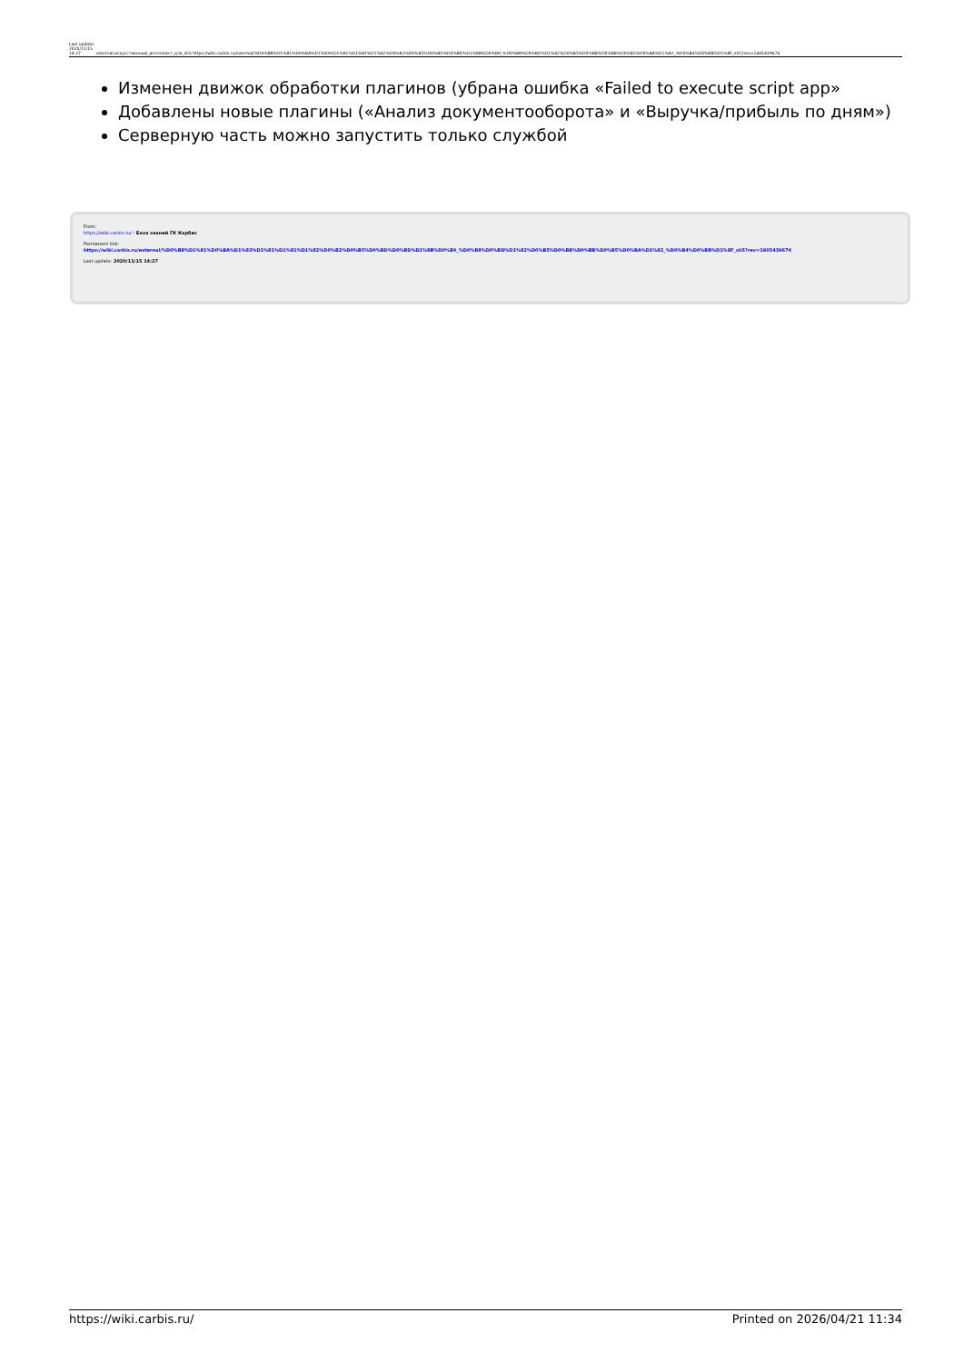Last update: 2020/11/15 14:27
external:искусственный_интеллект_для_sh5 https://wiki.carbis.ru/external/%D0%B8%D1%81%D0%BA%D1%83%D1%81%D1%81%D1%82%D0%B2%D0%B5%D0%BD%D0%BD%D1%8B%D0%B9_%D0%B8%D0%BD%D1%82%D0%B5%D0%BB%D0%BB%D0%B5%D0%BA%D1%82_%D0%B4%D0%BB%D1%8F_sh5?rev=1605439674
Изменен движок обработки плагинов (убрана ошибка «Failed to execute script app»
Добавлены новые плагины («Анализ документооборота» и «Выручка/прибыль по дням»)
Серверную часть можно запустить только службой
From:
https://wiki.carbis.ru/ - База знаний ГК Карбис
Permanent link:
https://wiki.carbis.ru/external/%D0%B8%D1%81%D0%BA%D1%83%D1%81%D1%81%D1%82%D0%B2%D0%B5%D0%BD%D0%BD%D1%8B%D0%B9_%D0%B8%D0%BD%D1%82%D0%B5%D0%BB%D0%BB%D0%B5%D0%BA%D1%82_%D0%B4%D0%BB%D1%8F_sh5?rev=1605439674
Last update: 2020/11/15 14:27
https://wiki.carbis.ru/ Printed on 2026/04/21 11:34